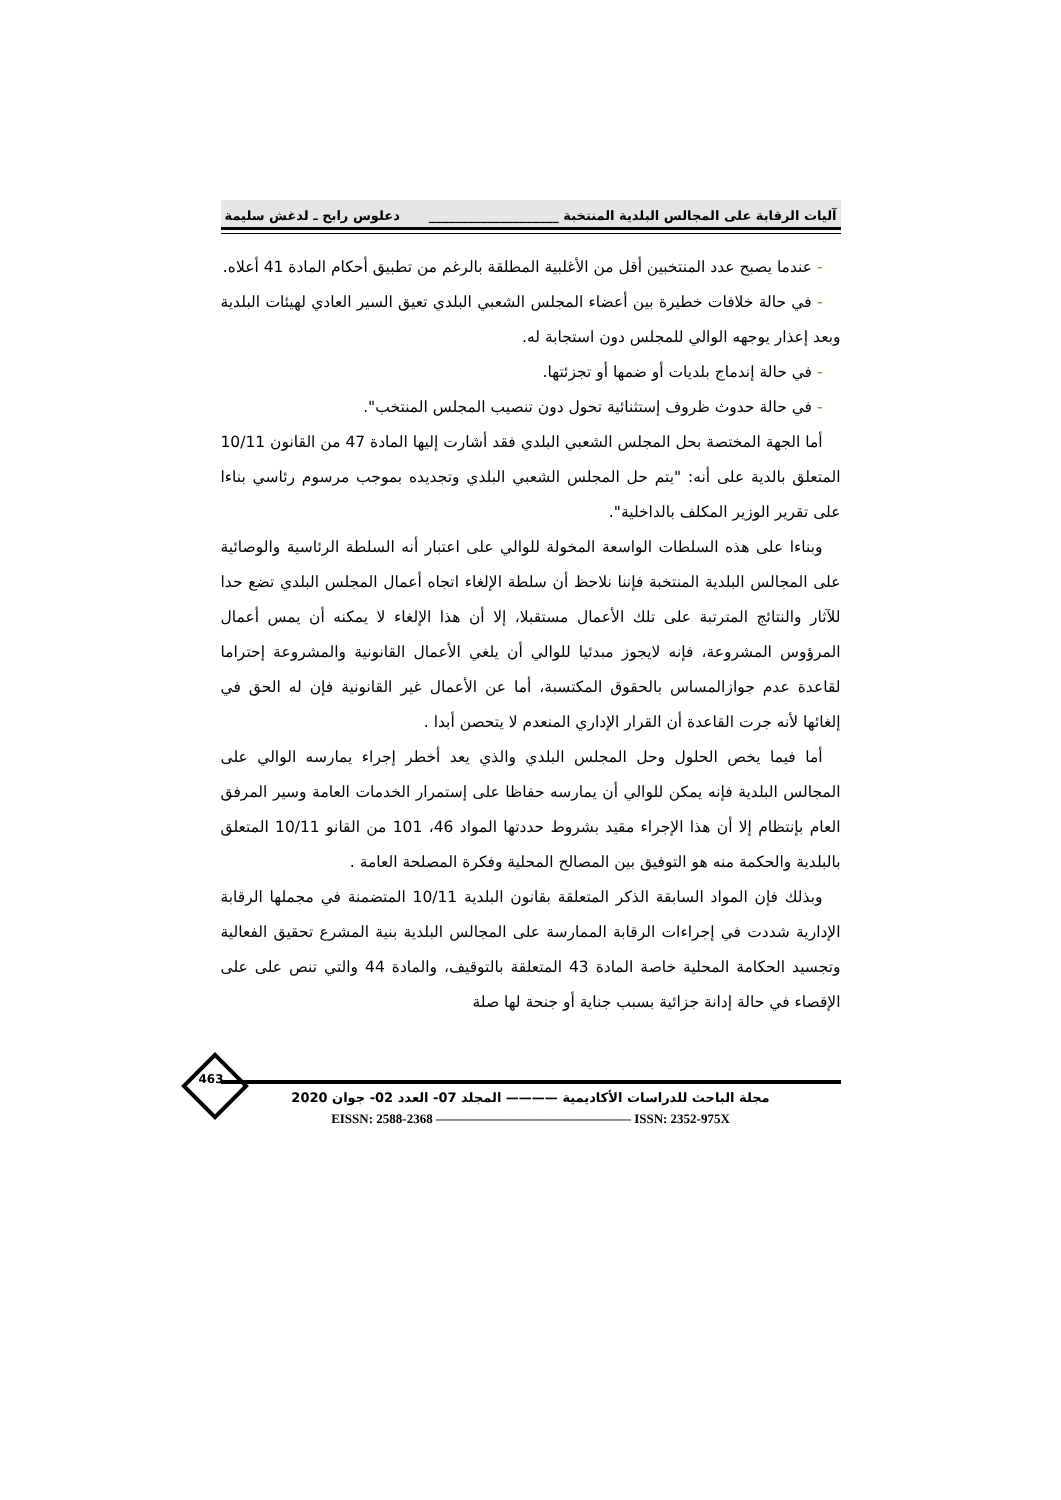آليات الرقابة على المجالس البلدية المنتخبة ____________________ دعلوس رابح ـ لدغش سليمة
- عندما يصبح عدد المنتخبين أقل من الأغلبية المطلقة بالرغم من تطبيق أحكام المادة 41 أعلاه.
- في حالة خلافات خطيرة بين أعضاء المجلس الشعبي البلدي تعيق السير العادي لهيئات البلدية وبعد إعذار يوجهه الوالي للمجلس دون استجابة له.
- في حالة إندماج بلديات أو ضمها أو تجزئتها.
- في حالة حدوث ظروف إستثنائية تحول دون تنصيب المجلس المنتخب".
أما الجهة المختصة بحل المجلس الشعبي البلدي فقد أشارت إليها المادة 47 من القانون 10/11 المتعلق بالدية على أنه: "يتم حل المجلس الشعبي البلدي وتجديده بموجب مرسوم رئاسي بناءا على تقرير الوزير المكلف بالداخلية".
وبناءا على هذه السلطات الواسعة المخولة للوالي على اعتبار أنه السلطة الرئاسية والوصائية على المجالس البلدية المنتخبة فإننا نلاحظ أن سلطة الإلغاء اتجاه أعمال المجلس البلدي تضع حدا للآثار والنتائج المترتبة على تلك الأعمال مستقبلا، إلا أن هذا الإلغاء لا يمكنه أن يمس أعمال المرؤوس المشروعة، فإنه لايجوز مبدئيا للوالي أن يلغي الأعمال القانونية والمشروعة إحتراما لقاعدة عدم جوازالمساس بالحقوق المكتسبة، أما عن الأعمال غير القانونية فإن له الحق في إلغائها لأنه جرت القاعدة أن القرار الإداري المنعدم لا يتحصن أبدا .
أما فيما يخص الحلول وحل المجلس البلدي والذي يعد أخطر إجراء يمارسه الوالي على المجالس البلدية فإنه يمكن للوالي أن يمارسه حفاظا على إستمرار الخدمات العامة وسير المرفق العام بإنتظام إلا أن هذا الإجراء مقيد بشروط حددتها المواد 46، 101 من القانو 10/11 المتعلق بالبلدية والحكمة منه هو التوفيق بين المصالح المحلية وفكرة المصلحة العامة .
وبذلك فإن المواد السابقة الذكر المتعلقة بقانون البلدية 10/11 المتضمنة في مجملها الرقابة الإدارية شددت في إجراءات الرقابة الممارسة على المجالس البلدية بنية المشرع تحقيق الفعالية وتجسيد الحكامة المحلية خاصة المادة 43 المتعلقة بالتوقيف، والمادة 44 والتي تنص على على الإقصاء في حالة إدانة جزائية بسبب جناية أو جنحة لها صلة
463
مجلة الباحث للدراسات الأكاديمية ———— المجلد 07- العدد 02- جوان 2020
EISSN: 2588-2368 ——————————————— ISSN: 2352-975X